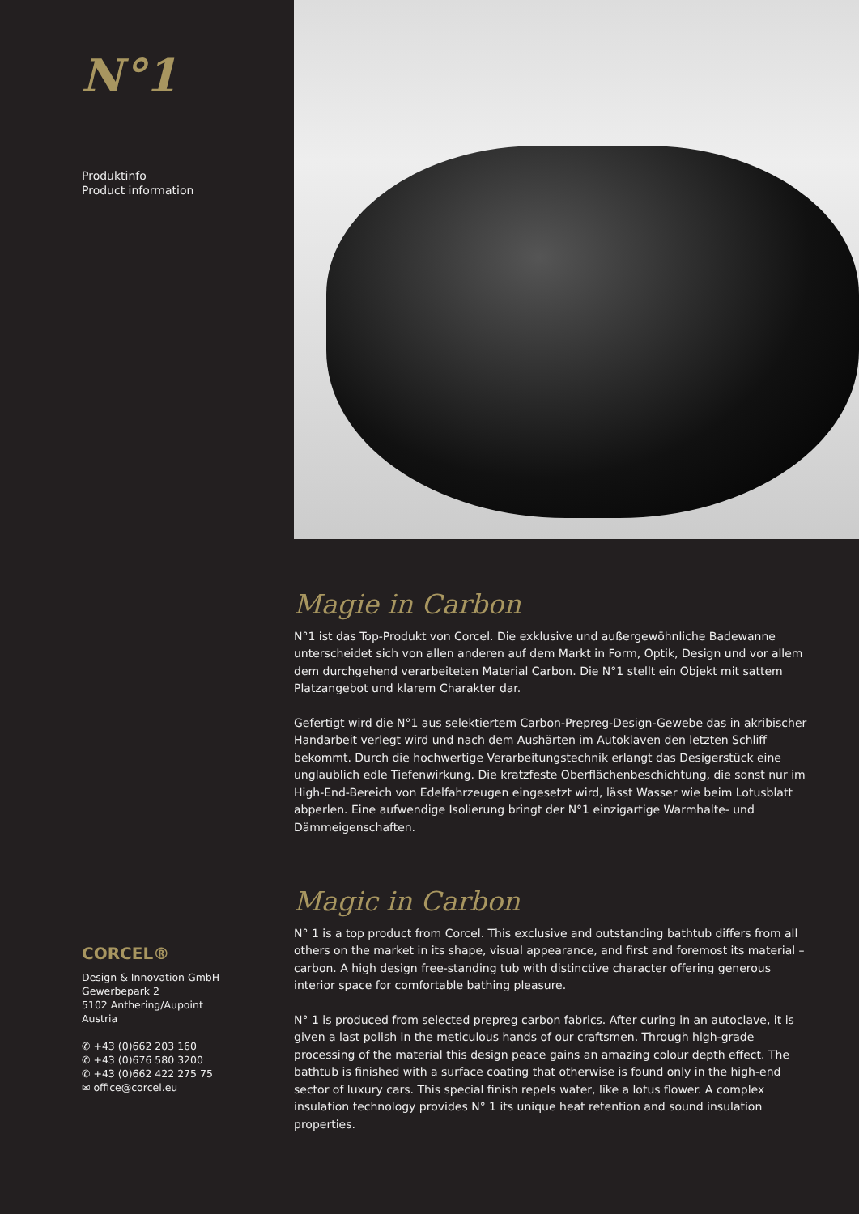N°1
Produktinfo
Product information
CORCEL®
Design & Innovation GmbH
Gewerbepark 2
5102 Anthering/Aupoint
Austria
✆ +43 (0)662 203 160
✆ +43 (0)676 580 3200
✆ +43 (0)662 422 275 75
✉ office@corcel.eu
Magie in Carbon
N°1 ist das Top-Produkt von Corcel. Die exklusive und außergewöhnliche Badewanne unterscheidet sich von allen anderen auf dem Markt in Form, Optik, Design und vor allem dem durchgehend verarbeiteten Material Carbon. Die N°1 stellt ein Objekt mit sattem Platzangebot und klarem Charakter dar.
Gefertigt wird die N°1 aus selektiertem Carbon-Prepreg-Design-Gewebe das in akribischer Handarbeit verlegt wird und nach dem Aushärten im Autoklaven den letzten Schliff bekommt. Durch die hochwertige Verarbeitungstechnik erlangt das Desigerstück eine unglaublich edle Tiefenwirkung. Die kratzfeste Oberflächenbeschichtung, die sonst nur im High-End-Bereich von Edelfahrzeugen eingesetzt wird, lässt Wasser wie beim Lotusblatt abperlen. Eine aufwendige Isolierung bringt der N°1 einzigartige Warmhalte- und Dämmeigenschaften.
Magic in Carbon
N° 1 is a top product from Corcel. This exclusive and outstanding bathtub differs from all others on the market in its shape, visual appearance, and first and foremost its material – carbon. A high design free-standing tub with distinctive character offering generous interior space for comfortable bathing pleasure.
N° 1 is produced from selected prepreg carbon fabrics. After curing in an autoclave, it is given a last polish in the meticulous hands of our craftsmen. Through high-grade processing of the material this design peace gains an amazing colour depth effect. The bathtub is finished with a surface coating that otherwise is found only in the high-end sector of luxury cars. This special finish repels water, like a lotus flower. A complex insulation technology provides N° 1 its unique heat retention and sound insulation properties.